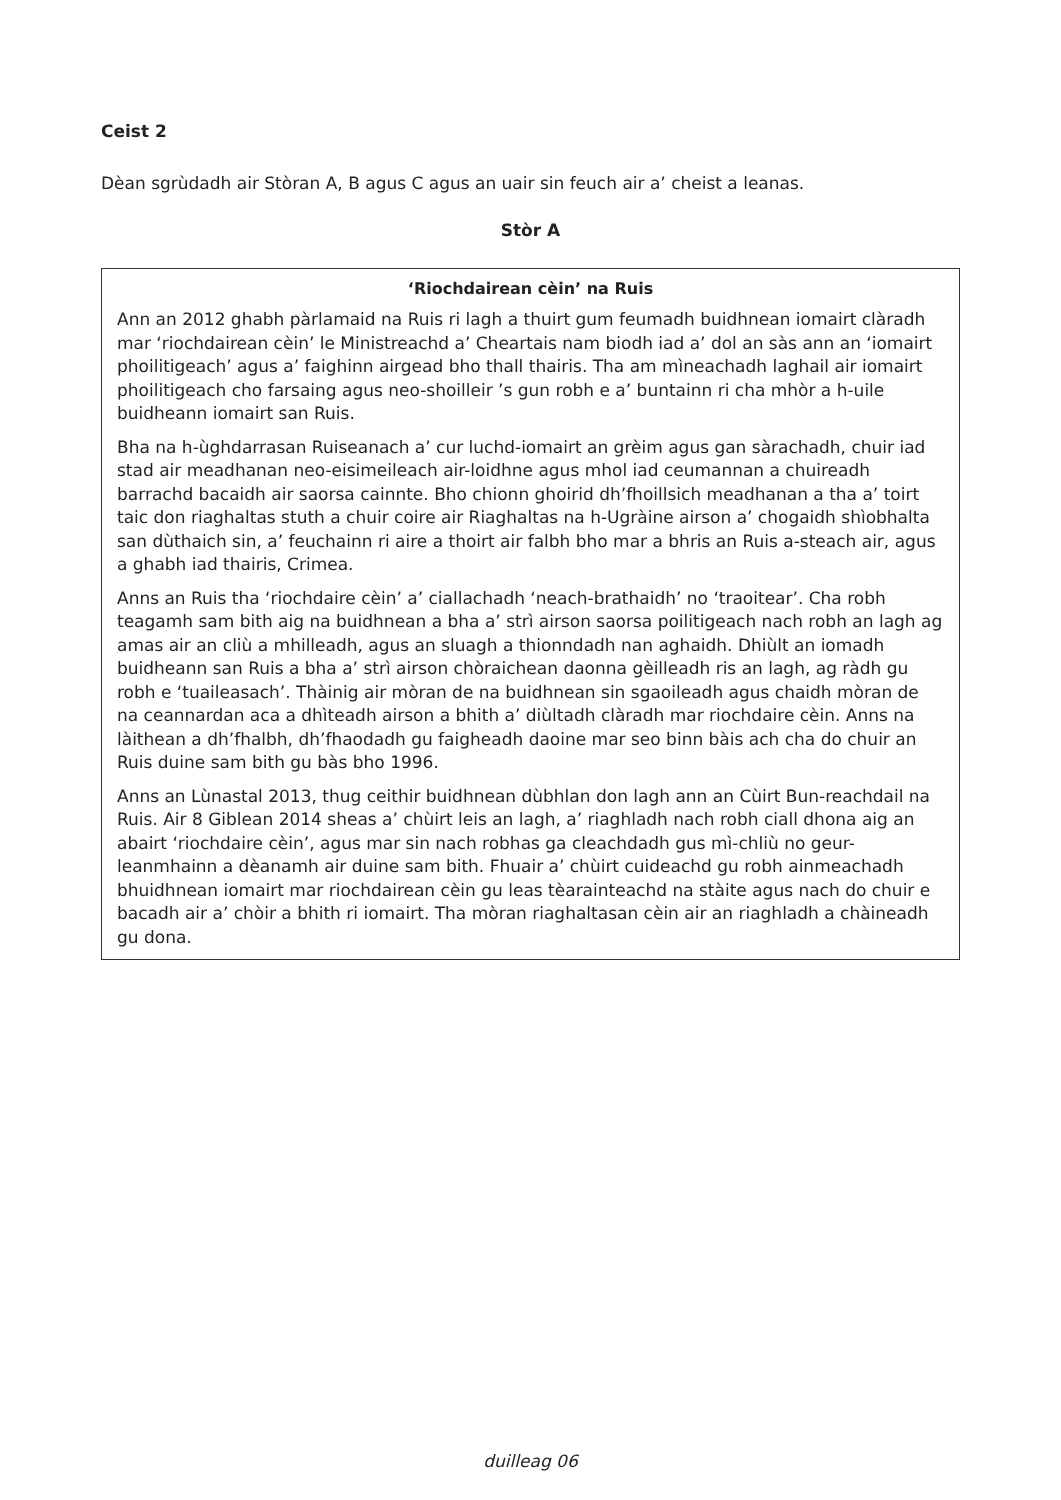Ceist 2
Dèan sgrùdadh air Stòran A, B agus C agus an uair sin feuch air a’ cheist a leanas.
Stòr A
‘Riochdairean cèin’ na Ruis
Ann an 2012 ghabh pàrlamaid na Ruis ri lagh a thuirt gum feumadh buidhnean iomairt clàradh mar ‘riochdairean cèin’ le Ministreachd a’ Cheartais nam biodh iad a’ dol an sàs ann an ‘iomairt phoilitigeach’ agus a’ faighinn airgead bho thall thairis. Tha am mìneachadh laghail air iomairt phoilitigeach cho farsaing agus neo-shoilleir ’s gun robh e a’ buntainn ri cha mhòr a h-uile buidheann iomairt san Ruis.
Bha na h-ùghdarrasan Ruiseanach a’ cur luchd-iomairt an grèim agus gan sàrachadh, chuir iad stad air meadhanan neo-eisimeileach air-loidhne agus mhol iad ceumannan a chuireadh barrachd bacaidh air saorsa cainnte. Bho chionn ghoirid dh’fhoillsich meadhanan a tha a’ toirt taic don riaghaltas stuth a chuir coire air Riaghaltas na h-Ugràine airson a’ chogaidh shìobhalta san dùthaich sin, a’ feuchainn ri aire a thoirt air falbh bho mar a bhris an Ruis a-steach air, agus a ghabh iad thairis, Crimea.
Anns an Ruis tha ‘riochdaire cèin’ a’ ciallachadh ‘neach-brathaidh’ no ‘traoitear’. Cha robh teagamh sam bith aig na buidhnean a bha a’ strì airson saorsa poilitigeach nach robh an lagh ag amas air an cliù a mhilleadh, agus an sluagh a thionndadh nan aghaidh. Dhiùlt an iomadh buidheann san Ruis a bha a’ strì airson chòraichean daonna gèilleadh ris an lagh, ag ràdh gu robh e ‘tuaileasach’. Thàinig air mòran de na buidhnean sin sgaoileadh agus chaidh mòran de na ceannardan aca a dhìteadh airson a bhith a’ diùltadh clàradh mar riochdaire cèin. Anns na làithean a dh’fhalbh, dh’fhaodadh gu faigheadh daoine mar seo binn bàis ach cha do chuir an Ruis duine sam bith gu bàs bho 1996.
Anns an Lùnastal 2013, thug ceithir buidhnean dùbhlan don lagh ann an Cùirt Bun-reachdail na Ruis. Air 8 Giblean 2014 sheas a’ chùirt leis an lagh, a’ riaghladh nach robh ciall dhona aig an abairt ‘riochdaire cèin’, agus mar sin nach robhas ga cleachdadh gus mì-chliù no geur-leanmhainn a dèanamh air duine sam bith. Fhuair a’ chùirt cuideachd gu robh ainmeachadh bhuidhnean iomairt mar riochdairean cèin gu leas tèarainteachd na stàite agus nach do chuir e bacadh air a’ chòir a bhith ri iomairt. Tha mòran riaghaltasan cèin air an riaghladh a chàineadh gu dona.
duilleag 06